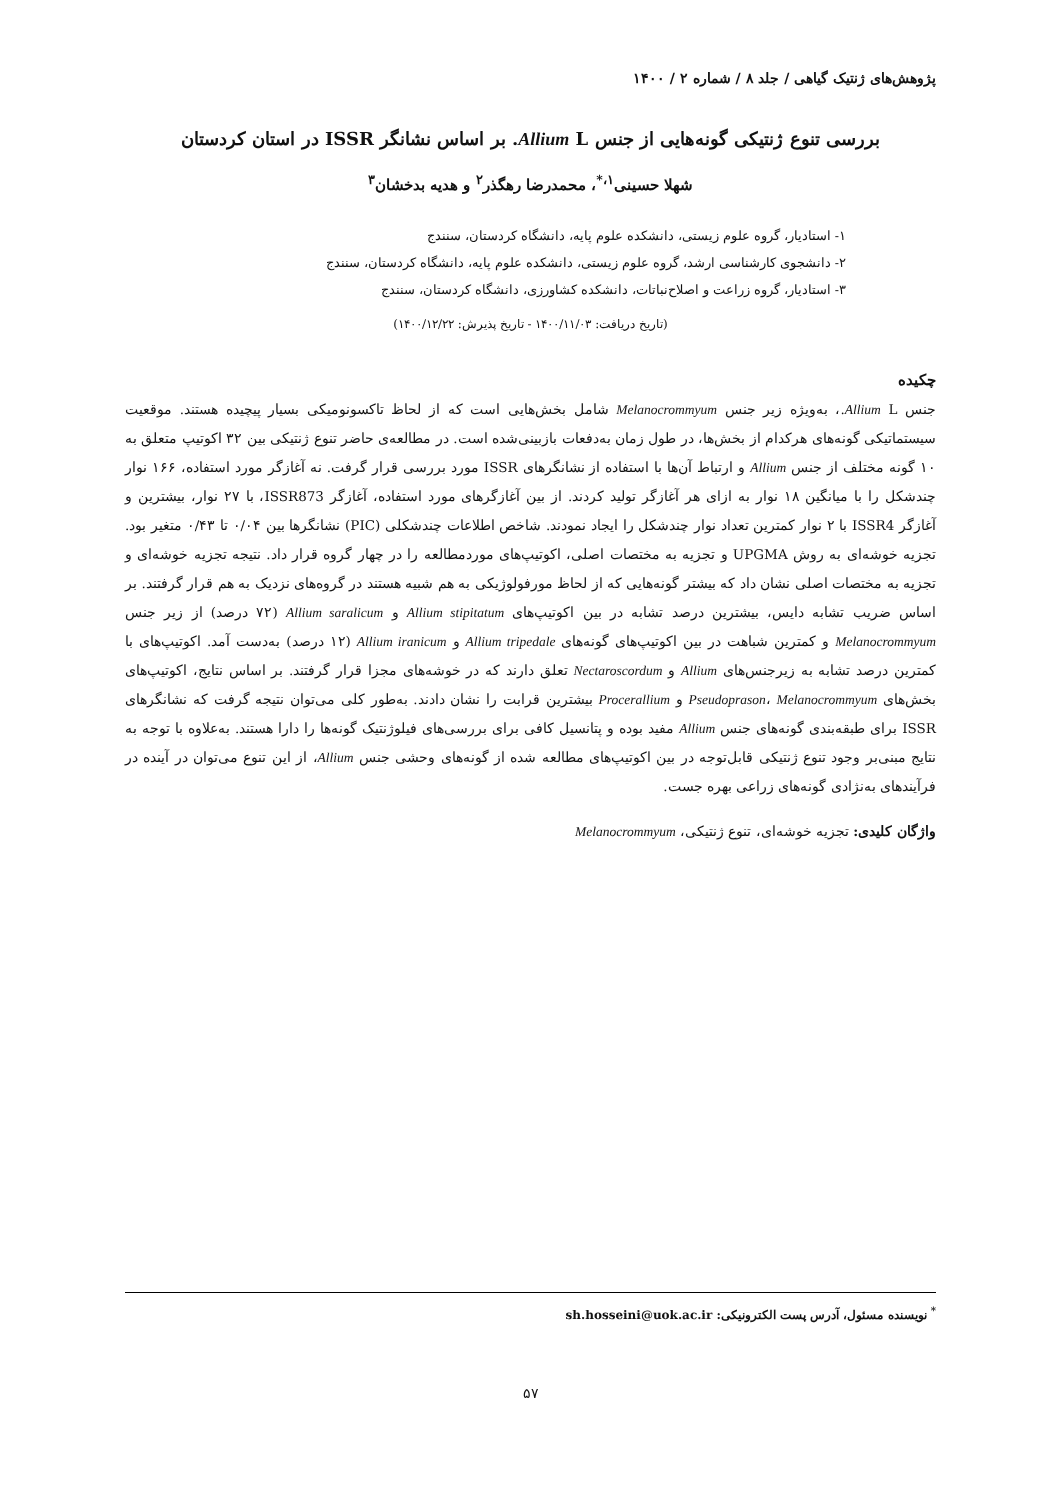پژوهش‌های ژنتیک گیاهی / جلد ۸ / شماره ۲ / ۱۴۰۰
بررسی تنوع ژنتیکی گونه‌هایی از جنس Allium L. بر اساس نشانگر ISSR در استان کردستان
شهلا حسینی<sup>۱،*</sup>، محمدرضا رهگذر<sup>۲</sup> و هدیه بدخشان<sup>۳</sup>
۱- استادیار، گروه علوم زیستی، دانشکده علوم پایه، دانشگاه کردستان، سنندج
۲- دانشجوی کارشناسی ارشد، گروه علوم زیستی، دانشکده علوم پایه، دانشگاه کردستان، سنندج
۳- استادیار، گروه زراعت و اصلاح‌نباتات، دانشکده کشاورزی، دانشگاه کردستان، سنندج
(تاریخ دریافت: ۱۴۰۰/۱۱/۰۳ - تاریخ پذیرش: ۱۴۰۰/۱۲/۲۲)
چکیده
جنس Allium L.، به‌ویژه زیر جنس Melanocrommyum شامل بخش‌هایی است که از لحاظ تاکسونومیکی بسیار پیچیده هستند. موقعیت سیستماتیکی گونه‌های هرکدام از بخش‌ها، در طول زمان به‌دفعات بازبینی‌شده است. در مطالعه‌ی حاضر تنوع ژنتیکی بین ۳۲ اکوتیپ متعلق به ۱۰ گونه مختلف از جنس Allium و ارتباط آن‌ها با استفاده از نشانگرهای ISSR مورد بررسی قرار گرفت. نه آغازگر مورد استفاده، ۱۶۶ نوار چندشکل را با میانگین ۱۸ نوار به ازای هر آغازگر تولید کردند. از بین آغازگرهای مورد استفاده، آغازگر ISSR873، با ۲۷ نوار، بیشترین و آغازگر ISSR4 با ۲ نوار کمترین تعداد نوار چندشکل را ایجاد نمودند. شاخص اطلاعات چندشکلی (PIC) نشانگرها بین ۰/۰۴ تا ۰/۴۳ متغیر بود. تجزیه خوشه‌ای به روش UPGMA و تجزیه به مختصات اصلی، اکوتیپ‌های موردمطالعه را در چهار گروه قرار داد. نتیجه تجزیه خوشه‌ای و تجزیه به مختصات اصلی نشان داد که بیشتر گونه‌هایی که از لحاظ مورفولوژیکی به هم شبیه هستند در گروه‌های نزدیک به هم قرار گرفتند. بر اساس ضریب تشابه دایس، بیشترین درصد تشابه در بین اکوتیپ‌های Allium stipitatum و Allium saralicum (۷۲ درصد) از زیر جنس Melanocrommyum و کمترین شباهت در بین اکوتیپ‌های گونه‌های Allium tripedale و Allium iranicum (۱۲ درصد) به‌دست آمد. اکوتیپ‌های با کمترین درصد تشابه به زیرجنس‌های Allium و Nectaroscordum تعلق دارند که در خوشه‌های مجزا قرار گرفتند. بر اساس نتایج، اکوتیپ‌های بخش‌های Pseudoprason، Melanocrommyum و Procerallium بیشترین قرابت را نشان دادند. به‌طور کلی می‌توان نتیجه گرفت که نشانگرهای ISSR برای طبقه‌بندی گونه‌های جنس Allium مفید بوده و پتانسیل کافی برای بررسی‌های فیلوژنتیک گونه‌ها را دارا هستند. به‌علاوه با توجه به نتایج مبنی‌بر وجود تنوع ژنتیکی قابل‌توجه در بین اکوتیپ‌های مطالعه شده از گونه‌های وحشی جنس Allium، از این تنوع می‌توان در آینده در فرآیندهای به‌نژادی گونه‌های زراعی بهره جست.
واژگان کلیدی: تجزیه خوشه‌ای، تنوع ژنتیکی، Melanocrommyum
<sup>*</sup> نویسنده مسئول، آدرس پست الکترونیکی: sh.hosseini@uok.ac.ir
۵۷